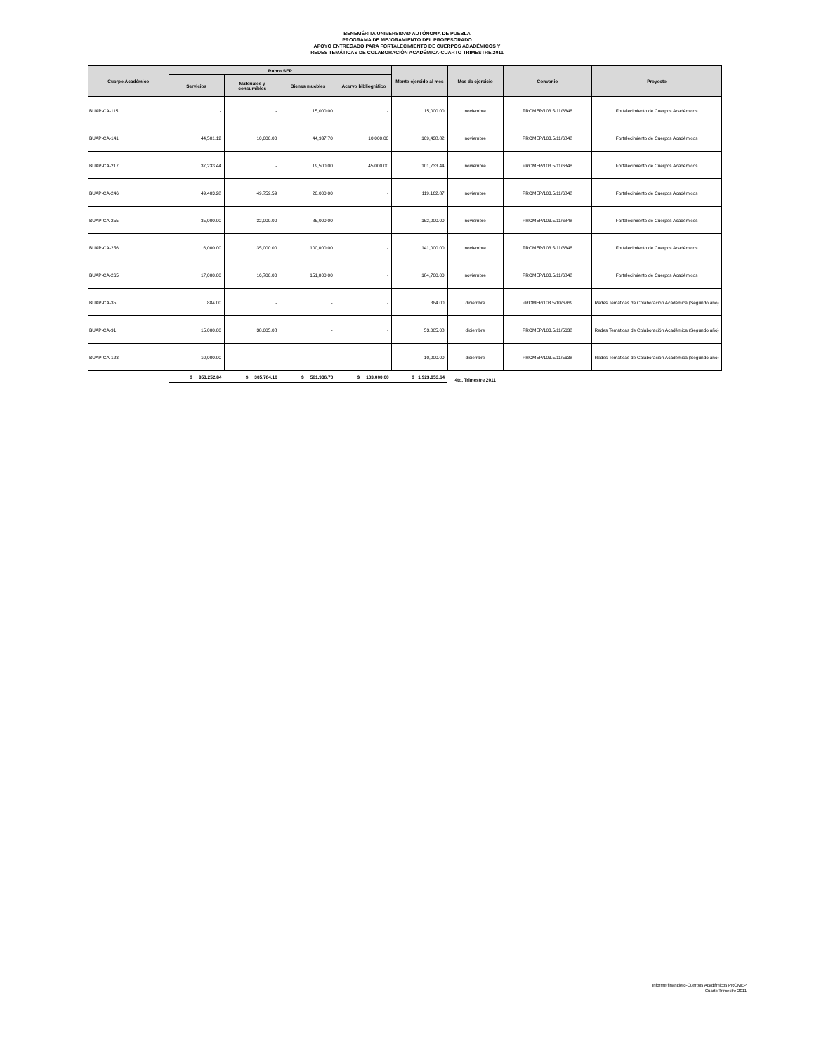BENEMÉRITA UNIVERSIDAD AUTÓNOMA DE PUEBLA
PROGRAMA DE MEJORAMIENTO DEL PROFESORADO
APOYO ENTREGADO PARA FORTALECIMIENTO DE CUERPOS ACADÉMICOS Y
REDES TEMÁTICAS DE COLABORACIÓN ACADÉMICA-CUARTO TRIMESTRE 2011
| Cuerpo Académico | Rubro SEP | | | | Monto ejercido al mes | Mes de ejercicio | Convenio | Proyecto |
| --- | --- | --- | --- | --- | --- | --- | --- | --- |
| | Servicios | Materiales y consumibles | Bienes muebles | Acervo bibliográfico | | | | |
| BUAP-CA-115 | - | - | 15,000.00 | - | 15,000.00 | noviembre | PROMEP/103.5/11/6848 | Fortalecimiento de Cuerpos Académicos |
| BUAP-CA-141 | 44,501.12 | 10,000.00 | 44,937.70 | 10,000.00 | 109,438.82 | noviembre | PROMEP/103.5/11/6848 | Fortalecimiento de Cuerpos Académicos |
| BUAP-CA-217 | 37,233.44 | - | 19,500.00 | 45,000.00 | 101,733.44 | noviembre | PROMEP/103.5/11/6848 | Fortalecimiento de Cuerpos Académicos |
| BUAP-CA-246 | 49,403.28 | 49,759.59 | 20,000.00 | - | 119,162.87 | noviembre | PROMEP/103.5/11/6848 | Fortalecimiento de Cuerpos Académicos |
| BUAP-CA-255 | 35,000.00 | 32,000.00 | 85,000.00 | - | 152,000.00 | noviembre | PROMEP/103.5/11/6848 | Fortalecimiento de Cuerpos Académicos |
| BUAP-CA-256 | 6,000.00 | 35,000.00 | 100,000.00 | - | 141,000.00 | noviembre | PROMEP/103.5/11/6848 | Fortalecimiento de Cuerpos Académicos |
| BUAP-CA-265 | 17,000.00 | 16,700.00 | 151,000.00 | - | 184,700.00 | noviembre | PROMEP/103.5/11/6848 | Fortalecimiento de Cuerpos Académicos |
| BUAP-CA-35 | 884.00 | - | - | - | 884.00 | diciembre | PROMEP/103.5/10/6769 | Redes Temáticas de Colaboración Académica (Segundo año) |
| BUAP-CA-91 | 15,000.00 | 38,005.08 | - | - | 53,005.08 | diciembre | PROMEP/103.5/11/5638 | Redes Temáticas de Colaboración Académica (Segundo año) |
| BUAP-CA-123 | 10,000.00 | - | - | - | 10,000.00 | diciembre | PROMEP/103.5/11/5638 | Redes Temáticas de Colaboración Académica (Segundo año) |
| | $ 953,252.84 | $ 305,764.10 | $ 561,936.70 | $ 103,000.00 | $ 1,923,953.64 | 4to. Trimestre 2011 | | |
Informe financiero-Cuerpos Académicos PROMEP
Cuarto Trimestre 2011